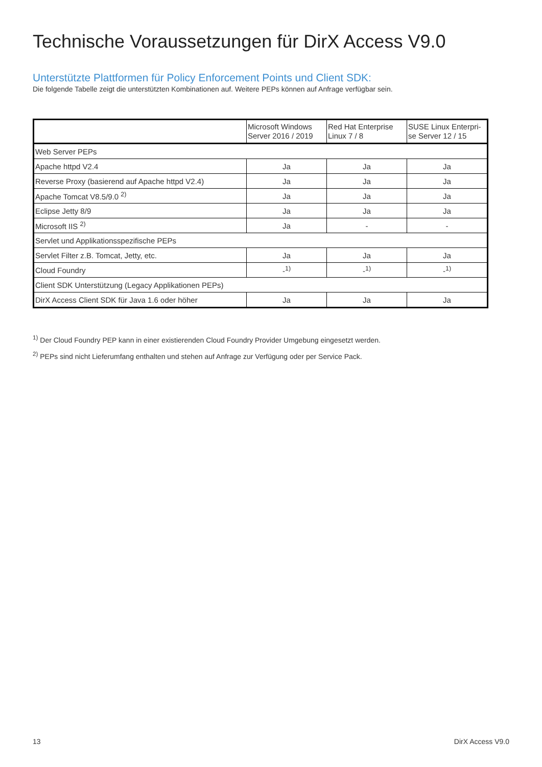Technische Voraussetzungen für DirX Access V9.0
Unterstützte Plattformen für Policy Enforcement Points und Client SDK:
Die folgende Tabelle zeigt die unterstützten Kombinationen auf. Weitere PEPs können auf Anfrage verfügbar sein.
| | Microsoft Windows Server 2016 / 2019 | Red Hat Enterprise Linux 7 / 8 | SUSE Linux Enterpri-se Server 12 / 15 |
| --- | --- | --- | --- |
| Web Server PEPs | | | |
| Apache httpd V2.4 | Ja | Ja | Ja |
| Reverse Proxy (basierend auf Apache httpd V2.4) | Ja | Ja | Ja |
| Apache Tomcat V8.5/9.0 <sup>2)</sup> | Ja | Ja | Ja |
| Eclipse Jetty 8/9 | Ja | Ja | Ja |
| Microsoft IIS <sup>2)</sup> | Ja | - | - |
| Servlet und Applikationsspezifische PEPs | | | |
| Servlet Filter z.B. Tomcat, Jetty, etc. | Ja | Ja | Ja |
| Cloud Foundry | -<sup>1)</sup> | -<sup>1)</sup> | -<sup>1)</sup> |
| Client SDK Unterstützung (Legacy Applikationen PEPs) | | | |
| DirX Access Client SDK für Java 1.6 oder höher | Ja | Ja | Ja |
<sup>1)</sup> Der Cloud Foundry PEP kann in einer existierenden Cloud Foundry Provider Umgebung eingesetzt werden.
<sup>2)</sup> PEPs sind nicht Lieferumfang enthalten und stehen auf Anfrage zur Verfügung oder per Service Pack.
13 DirX Access V9.0